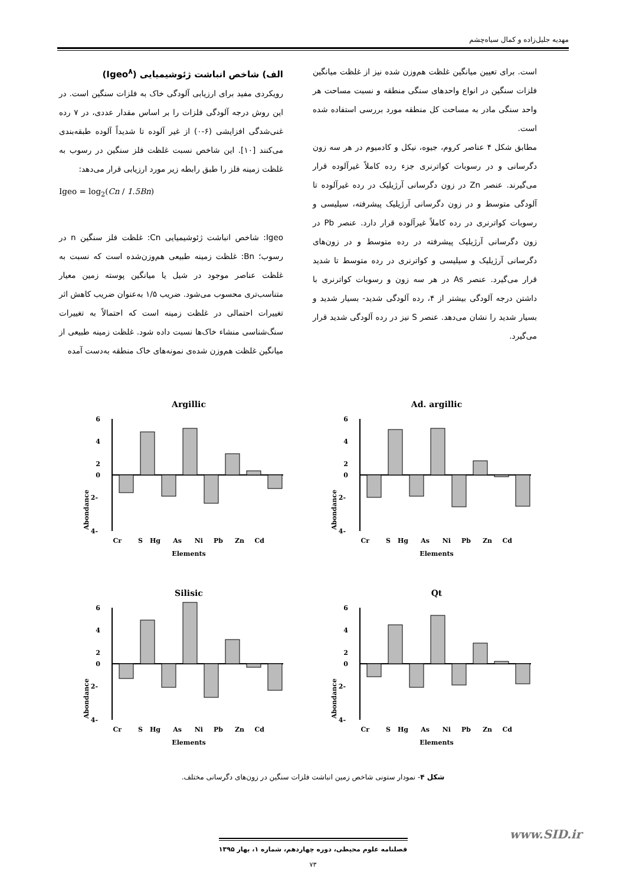مهدیه جلیل‌زاده و کمال سیاه‌چشم
الف) شاخص انباشت ژئوشیمیایی (Igeo<sup>۸</sup>)
رویکردی مفید برای ارزیابی آلودگی خاک به فلزات سنگین است. در این روش درجه آلودگی فلزات را بر اساس مقدار عددی، در ۷ رده غنی‌شدگی افزایشی (۶-۰) از غیر آلوده تا شدیداً آلوده طبقه‌بندی می‌کنند [۱۰]. این شاخص نسبت غلظت فلز سنگین در رسوب به غلظت زمینه فلز را طبق رابطه زیر مورد ارزیابی قرار می‌دهد:
Igeo = log<sub>2</sub>(Cn / 1.5Bn)
Igeo: شاخص انباشت ژئوشیمیایی Cn: غلظت فلز سنگین n در رسوب؛ Bn: غلظت زمینه طبیعی هم‌وزن‌شده است که نسبت به غلظت عناصر موجود در شیل یا میانگین پوسته زمین معیار متناسب‌تری محسوب می‌شود. ضریب ۱/۵ به‌عنوان ضریب کاهش اثر تغییرات احتمالی در غلظت زمینه است که احتمالاً به تغییرات سنگ‌شناسی منشاء خاک‌ها نسبت داده شود. غلظت زمینه طبیعی از میانگین غلظت هم‌وزن شده‌ی نمونه‌های خاک منطقه به‌دست آمده
است. برای تعیین میانگین غلظت هم‌وزن شده نیز از غلظت میانگین فلزات سنگین در انواع واحدهای سنگی منطقه و نسبت مساحت هر واحد سنگی مادر به مساحت کل منطقه مورد بررسی استفاده شده است.
مطابق شکل ۴ عناصر کروم، جیوه، نیکل و کادمیوم در هر سه زون دگرسانی و در رسوبات کواترنری جزء رده کاملاً غیرآلوده قرار می‌گیرند. عنصر Zn در زون دگرسانی آرژیلیک در رده غیرآلوده تا آلودگی متوسط و در زون دگرسانی آرژیلیک پیشرفته، سیلیسی و رسوبات کواترنری در رده کاملاً غیرآلوده قرار دارد. عنصر Pb در زون دگرسانی آرژیلیک پیشرفته در رده متوسط و در زون‌های دگرسانی آرژیلیک و سیلیسی و کواترنری در رده متوسط تا شدید قرار می‌گیرد. عنصر As در هر سه زون و رسوبات کواترنری با داشتن درجه آلودگی بیشتر از ۴، رده آلودگی شدید- بسیار شدید و بسیار شدید را نشان می‌دهد. عنصر S نیز در رده آلودگی شدید قرار می‌گیرد.
Ad. argillic
6
4
2
0
-2
-4
Cr
S
Hg
As
Ni
Pb
Zn
Cd
Elements
Abondance
Argillic
6
4
2
0
-2
-4
Cr
S
Hg
As
Ni
Pb
Zn
Cd
Elements
Abondance
Qt
6
4
2
0
-2
-4
Cr
S
Hg
As
Ni
Pb
Zn
Cd
Elements
Abondance
Silisic
6
4
2
0
-2
-4
Cr
S
Hg
As
Ni
Pb
Zn
Cd
Elements
Abondance
شکل ۴- نمودار ستونی شاخص زمین انباشت فلزات سنگین در زون‌های دگرسانی مختلف.
فصلنامه علوم محیطی، دوره چهاردهم، شماره ۱، بهار ۱۳۹۵
۷۳
www.SID.ir